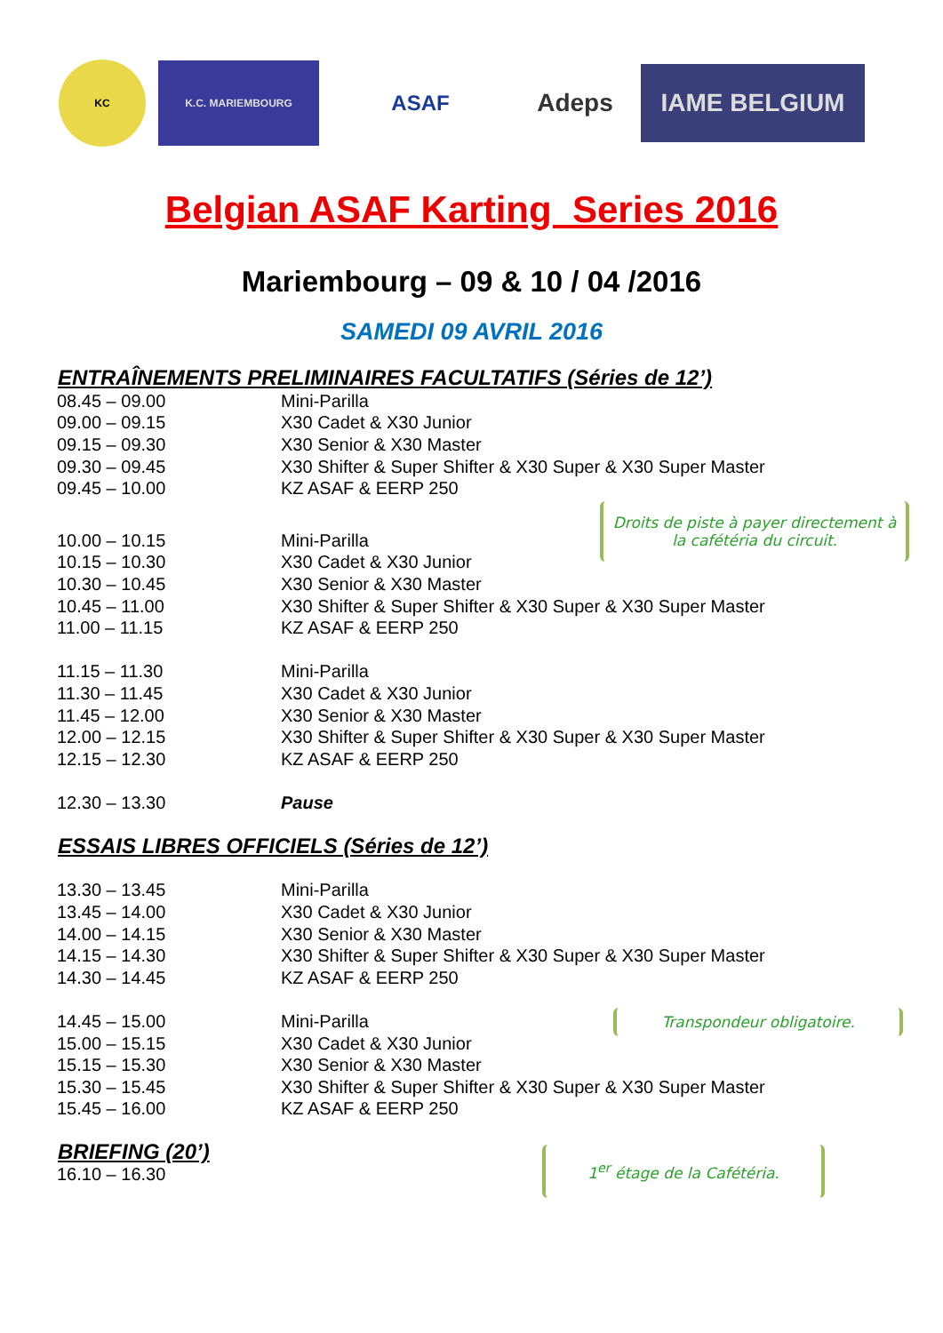KC
K.C. MARIEMBOURG
ASAF
Adeps
IAME BELGIUM
Belgian ASAF Karting Series 2016
Mariembourg – 09 & 10 / 04 /2016
SAMEDI 09 AVRIL 2016
ENTRAÎNEMENTS PRELIMINAIRES FACULTATIFS (Séries de 12’)
| 08.45 – 09.00 | Mini-Parilla |
| 09.00 – 09.15 | X30 Cadet & X30 Junior |
| 09.15 – 09.30 | X30 Senior & X30 Master |
| 09.30 – 09.45 | X30 Shifter & Super Shifter & X30 Super & X30 Super Master |
| 09.45 – 10.00 | KZ ASAF & EERP 250 |
Droits de piste à payer directement à la cafétéria du circuit.
| 10.00 – 10.15 | Mini-Parilla |
| 10.15 – 10.30 | X30 Cadet & X30 Junior |
| 10.30 – 10.45 | X30 Senior & X30 Master |
| 10.45 – 11.00 | X30 Shifter & Super Shifter & X30 Super & X30 Super Master |
| 11.00 – 11.15 | KZ ASAF & EERP 250 |
| 11.15 – 11.30 | Mini-Parilla |
| 11.30 – 11.45 | X30 Cadet & X30 Junior |
| 11.45 – 12.00 | X30 Senior & X30 Master |
| 12.00 – 12.15 | X30 Shifter & Super Shifter & X30 Super & X30 Super Master |
| 12.15 – 12.30 | KZ ASAF & EERP 250 |
| 12.30 – 13.30 | Pause |
ESSAIS LIBRES OFFICIELS (Séries de 12’)
| 13.30 – 13.45 | Mini-Parilla |
| 13.45 – 14.00 | X30 Cadet & X30 Junior |
| 14.00 – 14.15 | X30 Senior & X30 Master |
| 14.15 – 14.30 | X30 Shifter & Super Shifter & X30 Super & X30 Super Master |
| 14.30 – 14.45 | KZ ASAF & EERP 250 |
| 14.45 – 15.00 | Mini-Parilla Transpondeur obligatoire. |
| 15.00 – 15.15 | X30 Cadet & X30 Junior |
| 15.15 – 15.30 | X30 Senior & X30 Master |
| 15.30 – 15.45 | X30 Shifter & Super Shifter & X30 Super & X30 Super Master |
| 15.45 – 16.00 | KZ ASAF & EERP 250 |
BRIEFING (20’)
16.10 – 16.30
1<sup>er</sup> étage de la Cafétéria.